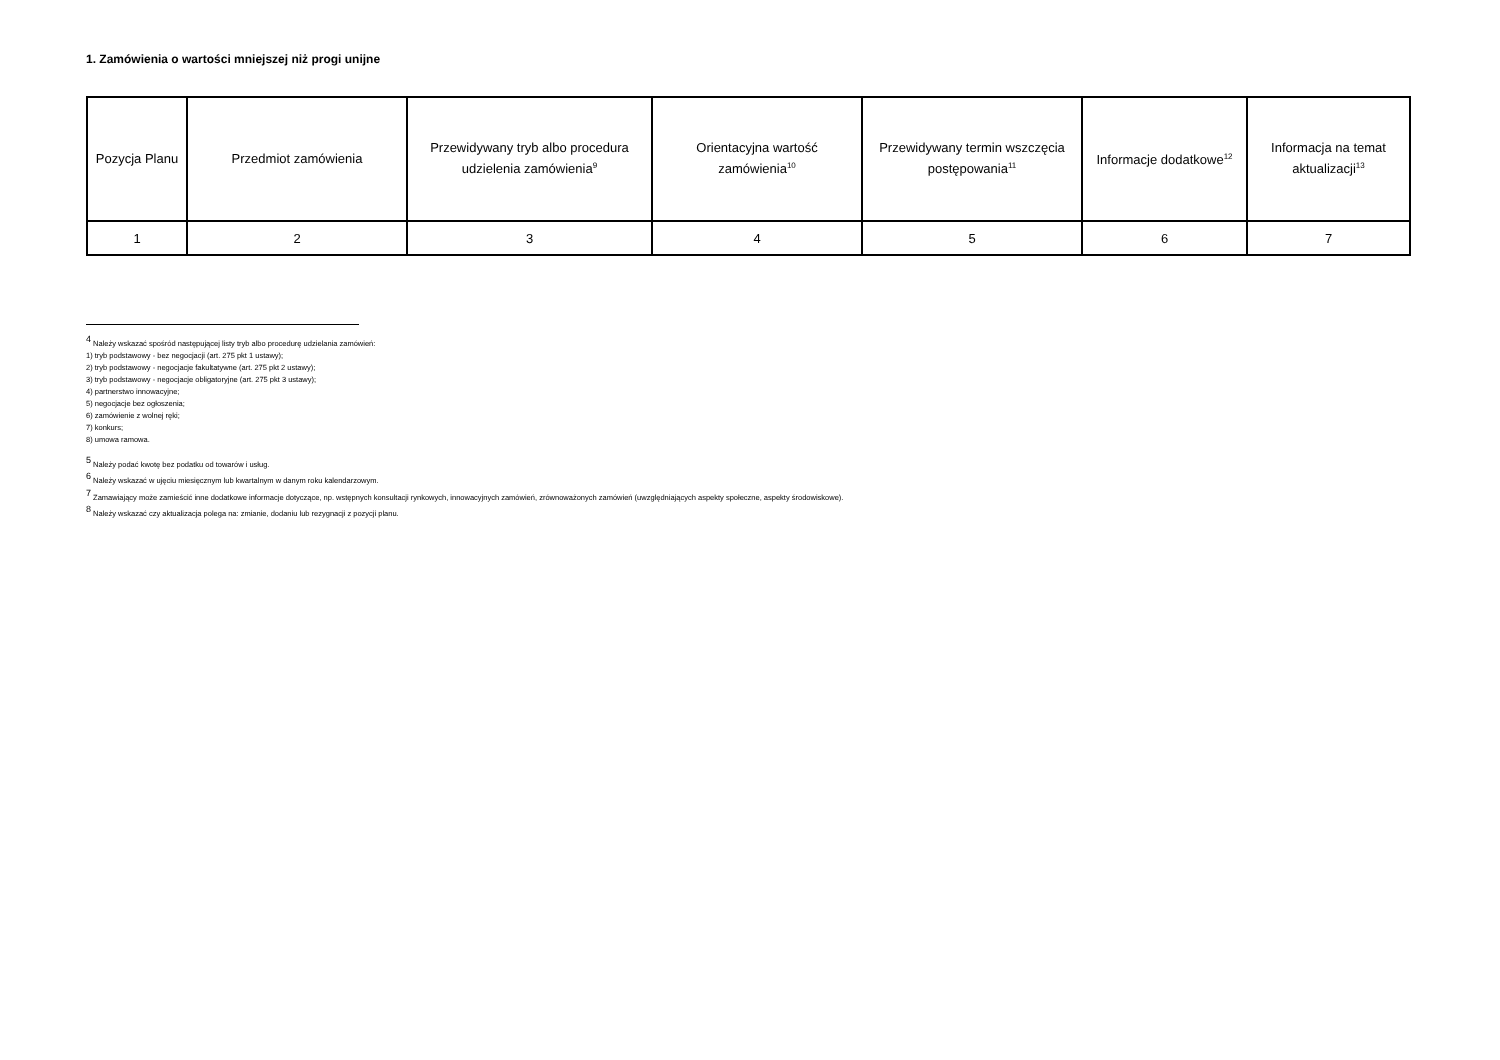1. Zamówienia o wartości mniejszej niż progi unijne
| Pozycja Planu | Przedmiot zamówienia | Przewidywany tryb albo procedura udzielenia zamówienia<sup>9</sup> | Orientacyjna wartość zamówienia<sup>10</sup> | Przewidywany termin wszczęcia postępowania<sup>11</sup> | Informacje dodatkowe<sup>12</sup> | Informacja na temat aktualizacji<sup>13</sup> |
| --- | --- | --- | --- | --- | --- | --- |
| 1 | 2 | 3 | 4 | 5 | 6 | 7 |
<sup>4</sup> Należy wskazać spośród następującej listy tryb albo procedurę udzielania zamówień:
1) tryb podstawowy - bez negocjacji (art. 275 pkt 1 ustawy);
2) tryb podstawowy - negocjacje fakultatywne (art. 275 pkt 2 ustawy);
3) tryb podstawowy - negocjacje obligatoryjne (art. 275 pkt 3 ustawy);
4) partnerstwo innowacyjne;
5) negocjacje bez ogłoszenia;
6) zamówienie z wolnej ręki;
7) konkurs;
8) umowa ramowa.
<sup>5</sup> Należy podać kwotę bez podatku od towarów i usług.
<sup>6</sup> Należy wskazać w ujęciu miesięcznym lub kwartalnym w danym roku kalendarzowym.
<sup>7</sup> Zamawiający może zamieścić inne dodatkowe informacje dotyczące, np. wstępnych konsultacji rynkowych, innowacyjnych zamówień, zrównoważonych zamówień (uwzględniających aspekty społeczne, aspekty środowiskowe).
<sup>8</sup> Należy wskazać czy aktualizacja polega na: zmianie, dodaniu lub rezygnacji z pozycji planu.